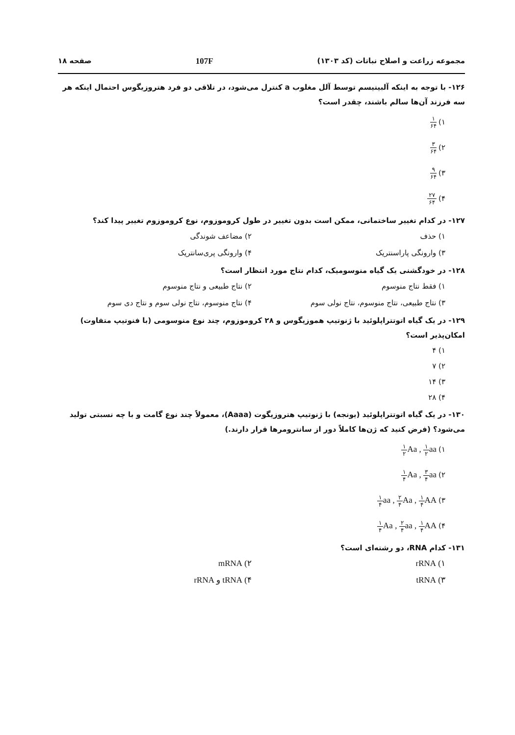مجموعه زراعت و اصلاح نباتات (کد ۱۳۰۳) 107F صفحه ۱۸
۱۲۶- با توجه به اینکه آلبینیسم توسط آلل مغلوب a کنترل می‌شود، در تلاقی دو فرد هتروزیگوس احتمال اینکه هر سه فرزند آن‌ها سالم باشند، چقدر است؟
۱) ۱ ۶۴
۲) ۳ ۶۴
۳) ۹ ۶۴
۴) ۲۷ ۶۴
۱۲۷- در کدام تغییر ساختمانی، ممکن است بدون تغییر در طول کروموزوم، نوع کروموزوم تغییر پیدا کند؟
۱) حذف
۲) مضاعف شوندگی
۳) وارونگی پاراسنتریک
۴) وارونگی پری‌سانتریک
۱۲۸- در خودگشنی یک گیاه منوسومیک، کدام نتاج مورد انتظار است؟
۱) فقط نتاج منوسوم
۲) نتاج طبیعی و نتاج منوسوم
۳) نتاج طبیعی، نتاج منوسوم، نتاج نولی سوم
۴) نتاج منوسوم، نتاج نولی سوم و نتاج دی سوم
۱۲۹- در یک گیاه اتوتتراپلوئید با ژنوتیپ هموزیگوس و ۲۸ کروموزوم، چند نوع منوسومی (با فنوتیپ متفاوت) امکان‌پذیر است؟
۱) ۴
۲) ۷
۳) ۱۴
۴) ۲۸
۱۳۰- در یک گیاه اتوتتراپلوئید (یونجه) با ژنوتیپ هتروزیگوت (Aaaa)، معمولاً چند نوع گامت و با چه نسبتی تولید می‌شود؟ (فرض کنید که ژن‌ها کاملاً دور از سانترومرها قرار دارند.)
۱) ۱ ۲ Aa , ۱ ۲aa
۲) ۱ ۴ Aa , ۳ ۴aa
۳) ۱ ۴aa , ۲ ۴ Aa , ۱ ۴ AA
۴) ۱ ۴ Aa , ۲ ۴aa , ۱ ۴ AA
۱۳۱- کدام RNA، دو رشته‌ای است؟
۱) rRNA
۲) mRNA
۳) tRNA
۴) tRNA و rRNA